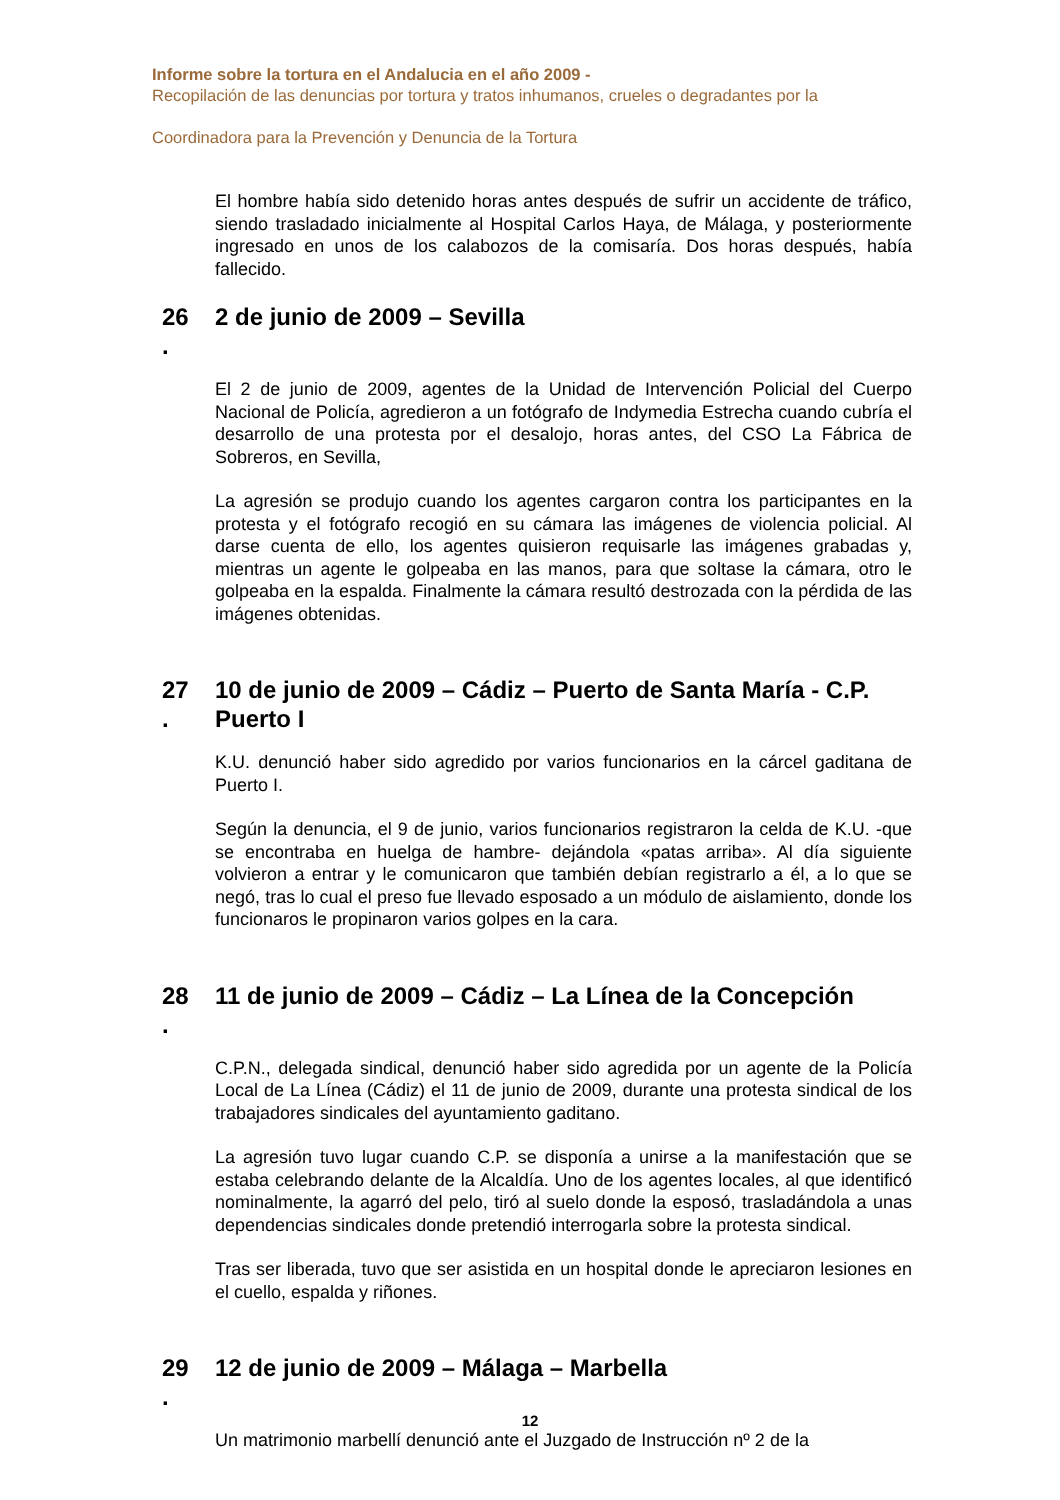Informe sobre la tortura en el Andalucia en el año 2009 -
Recopilación de las denuncias por tortura y tratos inhumanos, crueles o degradantes por la
Coordinadora para la Prevención y Denuncia de la Tortura
El hombre había sido detenido horas antes después de sufrir un accidente de tráfico, siendo trasladado inicialmente al Hospital Carlos Haya, de Málaga, y posteriormente ingresado en unos de los calabozos de la comisaría. Dos horas después, había fallecido.
26
. 2 de junio de 2009 – Sevilla
El 2 de junio de 2009, agentes de la Unidad de Intervención Policial del Cuerpo Nacional de Policía, agredieron a un fotógrafo de Indymedia Estrecha cuando cubría el desarrollo de una protesta por el desalojo, horas antes, del CSO La Fábrica de Sobreros, en Sevilla,
La agresión se produjo cuando los agentes cargaron contra los participantes en la protesta y el fotógrafo recogió en su cámara las imágenes de violencia policial. Al darse cuenta de ello, los agentes quisieron requisarle las imágenes grabadas y, mientras un agente le golpeaba en las manos, para que soltase la cámara, otro le golpeaba en la espalda. Finalmente la cámara resultó destrozada con la pérdida de las imágenes obtenidas.
27
. 10 de junio de 2009 – Cádiz – Puerto de Santa María - C.P. Puerto I
K.U. denunció haber sido agredido por varios funcionarios en la cárcel gaditana de Puerto I.
Según la denuncia, el 9 de junio, varios funcionarios registraron la celda de K.U. -que se encontraba en huelga de hambre- dejándola «patas arriba». Al día siguiente volvieron a entrar y le comunicaron que también debían registrarlo a él, a lo que se negó, tras lo cual el preso fue llevado esposado a un módulo de aislamiento, donde los funcionaros le propinaron varios golpes en la cara.
28
. 11 de junio de 2009 – Cádiz – La Línea de la Concepción
C.P.N., delegada sindical, denunció haber sido agredida por un agente de la Policía Local de La Línea (Cádiz) el 11 de junio de 2009, durante una protesta sindical de los trabajadores sindicales del ayuntamiento gaditano.
La agresión tuvo lugar cuando C.P. se disponía a unirse a la manifestación que se estaba celebrando delante de la Alcaldía. Uno de los agentes locales, al que identificó nominalmente, la agarró del pelo, tiró al suelo donde la esposó, trasladándola a unas dependencias sindicales donde pretendió interrogarla sobre la protesta sindical.
Tras ser liberada, tuvo que ser asistida en un hospital donde le apreciaron lesiones en el cuello, espalda y riñones.
29
. 12 de junio de 2009 – Málaga – Marbella
Un matrimonio marbellí denunció ante el Juzgado de Instrucción nº 2 de la
12